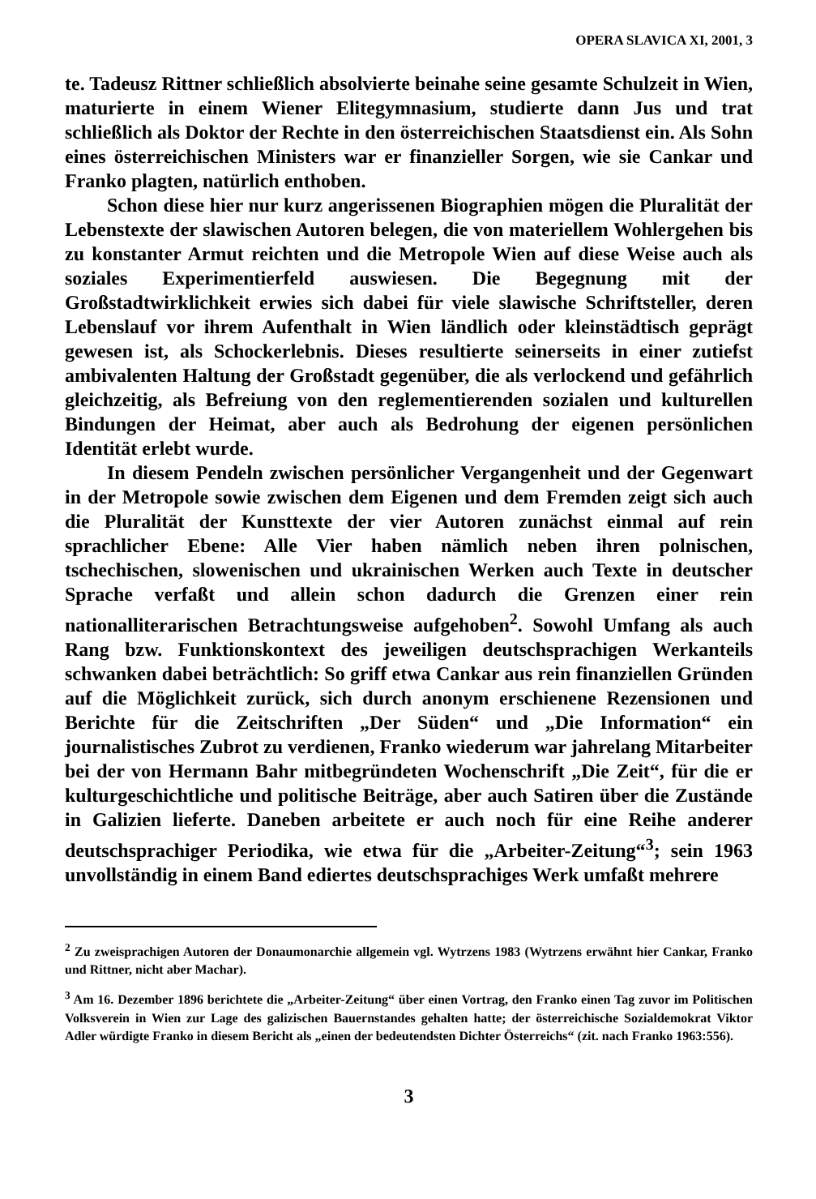OPERA SLAVICA XI, 2001, 3
te. Tadeusz Rittner schließlich absolvierte beinahe seine gesamte Schulzeit in Wien, maturierte in einem Wiener Elitegymnasium, studierte dann Jus und trat schließlich als Doktor der Rechte in den österreichischen Staatsdienst ein. Als Sohn eines österreichischen Ministers war er finanzieller Sorgen, wie sie Cankar und Franko plagten, natürlich enthoben.
Schon diese hier nur kurz angerissenen Biographien mögen die Pluralität der Lebenstexte der slawischen Autoren belegen, die von materiellem Wohlergehen bis zu konstanter Armut reichten und die Metropole Wien auf diese Weise auch als soziales Experimentierfeld auswiesen. Die Begegnung mit der Großstadtwirklichkeit erwies sich dabei für viele slawische Schriftsteller, deren Lebenslauf vor ihrem Aufenthalt in Wien ländlich oder kleinstädtisch geprägt gewesen ist, als Schockerlebnis. Dieses resultierte seinerseits in einer zutiefst ambivalenten Haltung der Großstadt gegenüber, die als verlockend und gefährlich gleichzeitig, als Befreiung von den reglementierenden sozialen und kulturellen Bindungen der Heimat, aber auch als Bedrohung der eigenen persönlichen Identität erlebt wurde.
In diesem Pendeln zwischen persönlicher Vergangenheit und der Gegenwart in der Metropole sowie zwischen dem Eigenen und dem Fremden zeigt sich auch die Pluralität der Kunsttexte der vier Autoren zunächst einmal auf rein sprachlicher Ebene: Alle Vier haben nämlich neben ihren polnischen, tschechischen, slowenischen und ukrainischen Werken auch Texte in deutscher Sprache verfaßt und allein schon dadurch die Grenzen einer rein nationalliterarischen Betrachtungsweise aufgehoben<sup>2</sup>. Sowohl Umfang als auch Rang bzw. Funktionskontext des jeweiligen deutschsprachigen Werkanteils schwanken dabei beträchtlich: So griff etwa Cankar aus rein finanziellen Gründen auf die Möglichkeit zurück, sich durch anonym erschienene Rezensionen und Berichte für die Zeitschriften „Der Süden“ und „Die Information“ ein journalistisches Zubrot zu verdienen, Franko wiederum war jahrelang Mitarbeiter bei der von Hermann Bahr mitbegründeten Wochenschrift „Die Zeit“, für die er kulturgeschichtliche und politische Beiträge, aber auch Satiren über die Zustände in Galizien lieferte. Daneben arbeitete er auch noch für eine Reihe anderer deutschsprachiger Periodika, wie etwa für die „Arbeiter-Zeitung“<sup>3</sup>; sein 1963 unvollständig in einem Band ediertes deutschsprachiges Werk umfaßt mehrere
<sup>2</sup> Zu zweisprachigen Autoren der Donaumonarchie allgemein vgl. Wytrzens 1983 (Wytrzens erwähnt hier Cankar, Franko und Rittner, nicht aber Machar).
<sup>3</sup> Am 16. Dezember 1896 berichtete die „Arbeiter-Zeitung“ über einen Vortrag, den Franko einen Tag zuvor im Politischen Volksverein in Wien zur Lage des galizischen Bauernstandes gehalten hatte; der österreichische Sozialdemokrat Viktor Adler würdigte Franko in diesem Bericht als „einen der bedeutendsten Dichter Österreichs“ (zit. nach Franko 1963:556).
3